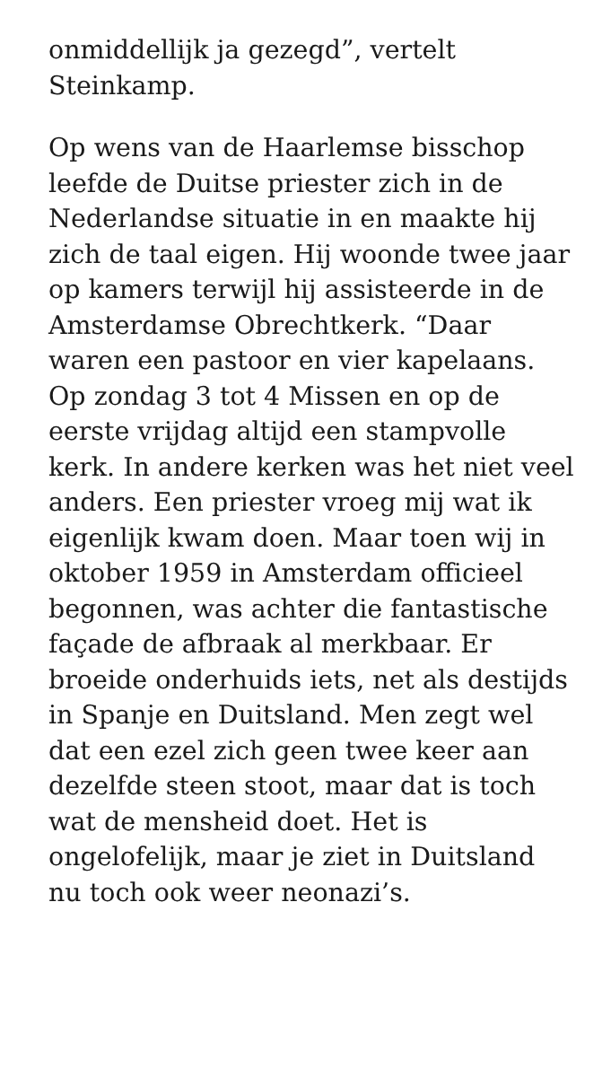onmiddellijk ja gezegd”, vertelt
Steinkamp.
Op wens van de Haarlemse bisschop leefde de Duitse priester zich in de Nederlandse situatie in en maakte hij zich de taal eigen. Hij woonde twee jaar op kamers terwijl hij assisteerde in de Amsterdamse Obrechtkerk. “Daar waren een pastoor en vier kapelaans. Op zondag 3 tot 4 Missen en op de eerste vrijdag altijd een stampvolle kerk. In andere kerken was het niet veel anders. Een priester vroeg mij wat ik eigenlijk kwam doen. Maar toen wij in oktober 1959 in Amsterdam officieel begonnen, was achter die fantastische façade de afbraak al merkbaar. Er broeide onderhuids iets, net als destijds in Spanje en Duitsland. Men zegt wel dat een ezel zich geen twee keer aan dezelfde steen stoot, maar dat is toch wat de mensheid doet. Het is ongelofelijk, maar je ziet in Duitsland nu toch ook weer neonazi’s.